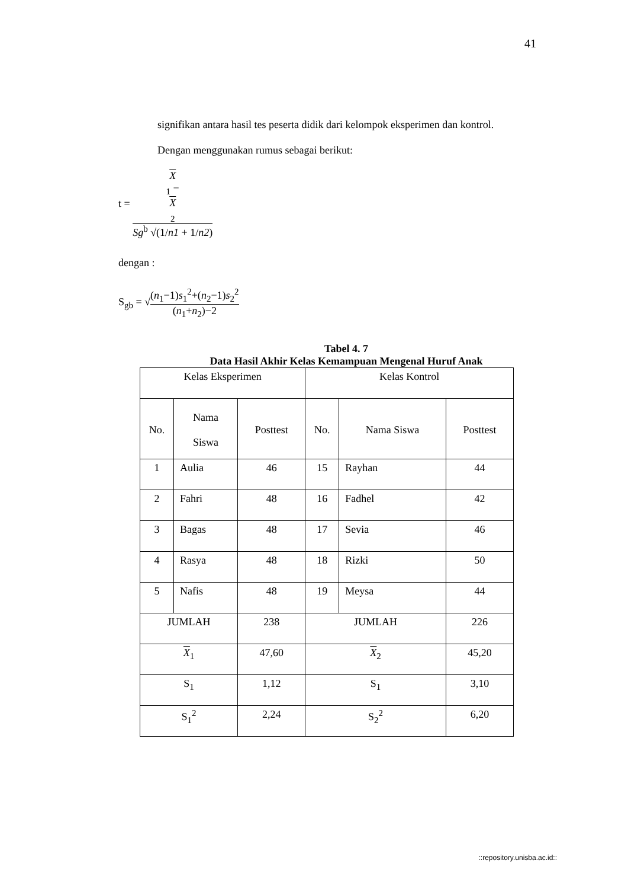41
signifikan antara hasil tes peserta didik dari kelompok eksperimen dan kontrol.
Dengan menggunakan rumus sebagai berikut:
t = X
<sub>1</sub> −
X
<sub>2</sub> Sg<sup>b</sup> √(1/n1 + 1/n2)
dengan :
S<sub>gb</sub> = √(n<sub>1</sub>−1)s<sub>1</sub><sup>2</sup>+(n<sub>2</sub>−1)s<sub>2</sub><sup>2</sup> (n<sub>1</sub>+n<sub>2</sub>)−2
Tabel 4. 7
Data Hasil Akhir Kelas Kemampuan Mengenal Huruf Anak
| Kelas Eksperimen | | | Kelas Kontrol | | |
| No. | Nama Siswa | Posttest | No. | Nama Siswa | Posttest |
| 1 | Aulia | 46 | 15 | Rayhan | 44 |
| 2 | Fahri | 48 | 16 | Fadhel | 42 |
| 3 | Bagas | 48 | 17 | Sevia | 46 |
| 4 | Rasya | 48 | 18 | Rizki | 50 |
| 5 | Nafis | 48 | 19 | Meysa | 44 |
| JUMLAH | | 238 | JUMLAH | | 226 |
| X<sub>1</sub> | | 47,60 | X<sub>2</sub> | | 45,20 |
| S<sub>1</sub> | | 1,12 | S<sub>1</sub> | | 3,10 |
| S<sub>1</sub><sup>2</sup> | | 2,24 | S<sub>2</sub><sup>2</sup> | | 6,20 |
::repository.unisba.ac.id::